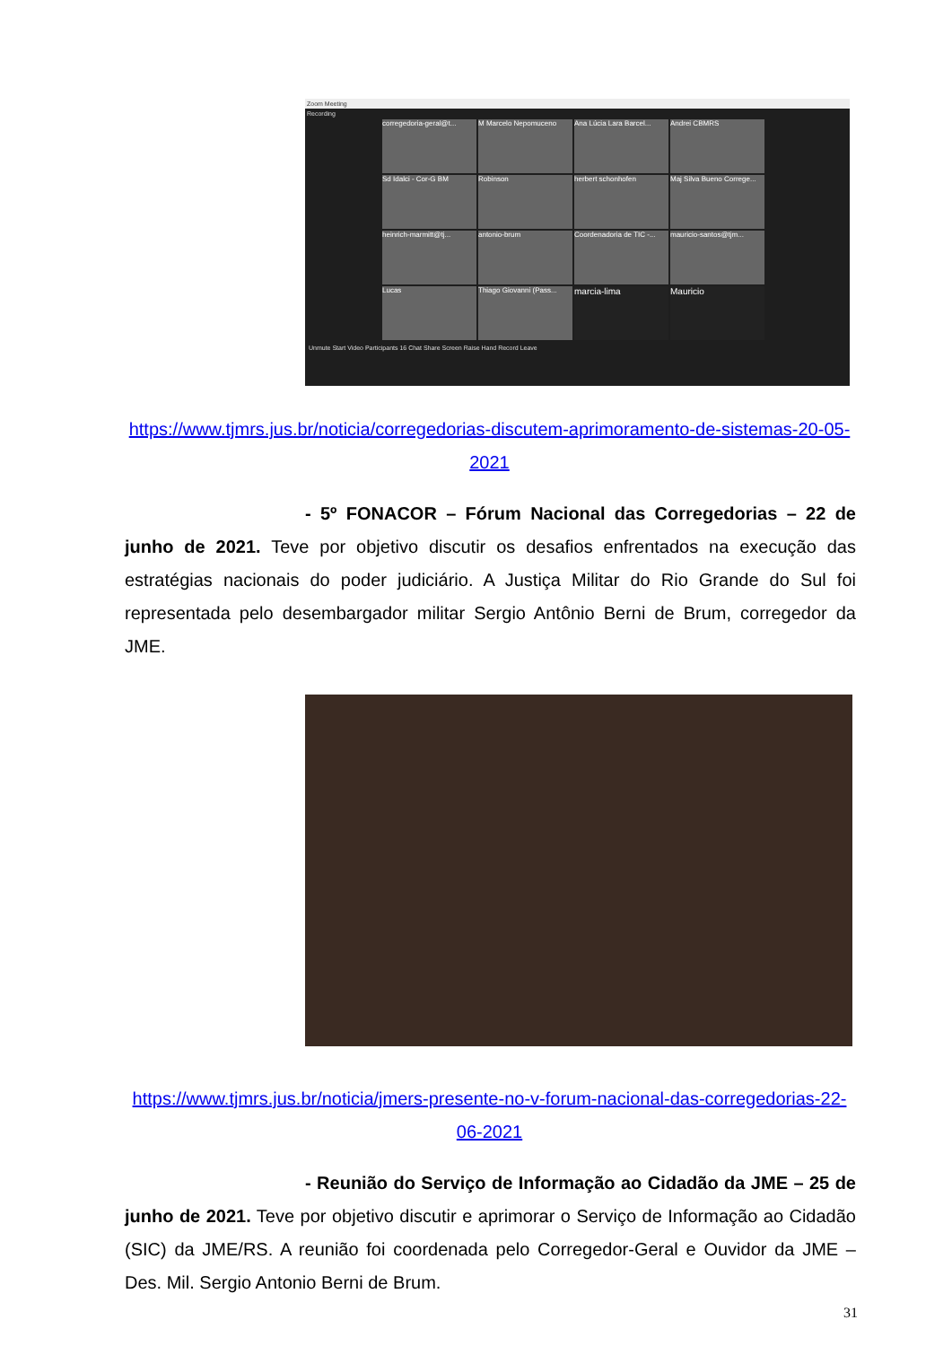Zoom Meeting
Recording
corregedoria-geral@t...
M Marcelo Nepomuceno
Ana Lúcia Lara Barcel...
Andrei CBMRS Sd Idalci - Cor-G BM Robinson herbert schonhofen
Maj Silva Bueno Correge...
heinrich-marmitt@tj...
antonio-brum
Coordenadoria de TIC -...
mauricio-santos@tjm...
Lucas
Thiago Giovanni (Pass...
marcia-lima Mauricio
Unmute Start Video Participants 16 Chat Share Screen Raise Hand Record Leave
https://www.tjmrs.jus.br/noticia/corregedorias-discutem-aprimoramento-de-sistemas-20-05-2021
- 5º FONACOR – Fórum Nacional das Corregedorias – 22 de junho de 2021. Teve por objetivo discutir os desafios enfrentados na execução das estratégias nacionais do poder judiciário. A Justiça Militar do Rio Grande do Sul foi representada pelo desembargador militar Sergio Antônio Berni de Brum, corregedor da JME.
https://www.tjmrs.jus.br/noticia/jmers-presente-no-v-forum-nacional-das-corregedorias-22-06-2021
- Reunião do Serviço de Informação ao Cidadão da JME – 25 de junho de 2021. Teve por objetivo discutir e aprimorar o Serviço de Informação ao Cidadão (SIC) da JME/RS. A reunião foi coordenada pelo Corregedor-Geral e Ouvidor da JME – Des. Mil. Sergio Antonio Berni de Brum.
31